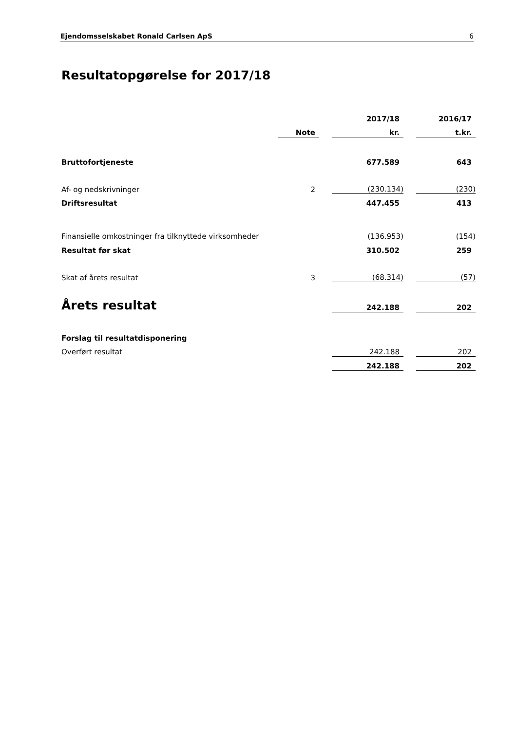Ejendomsselskabet Ronald Carlsen ApS 6
Resultatopgørelse for 2017/18
| | | | 2017/18 | | 2016/17 |
| --- | --- | --- | --- | --- | --- |
| | Note | | kr. | | t.kr. |
| Bruttofortjeneste | | | 677.589 | | 643 |
| Af- og nedskrivninger | 2 | | (230.134) | | (230) |
| Driftsresultat | | | 447.455 | | 413 |
| Finansielle omkostninger fra tilknyttede virksomheder | | | (136.953) | | (154) |
| Resultat før skat | | | 310.502 | | 259 |
| Skat af årets resultat | 3 | | (68.314) | | (57) |
| Årets resultat | | | 242.188 | | 202 |
| Forslag til resultatdisponering | | | | | |
| Overført resultat | | | 242.188 | | 202 |
| | | | 242.188 | | 202 |